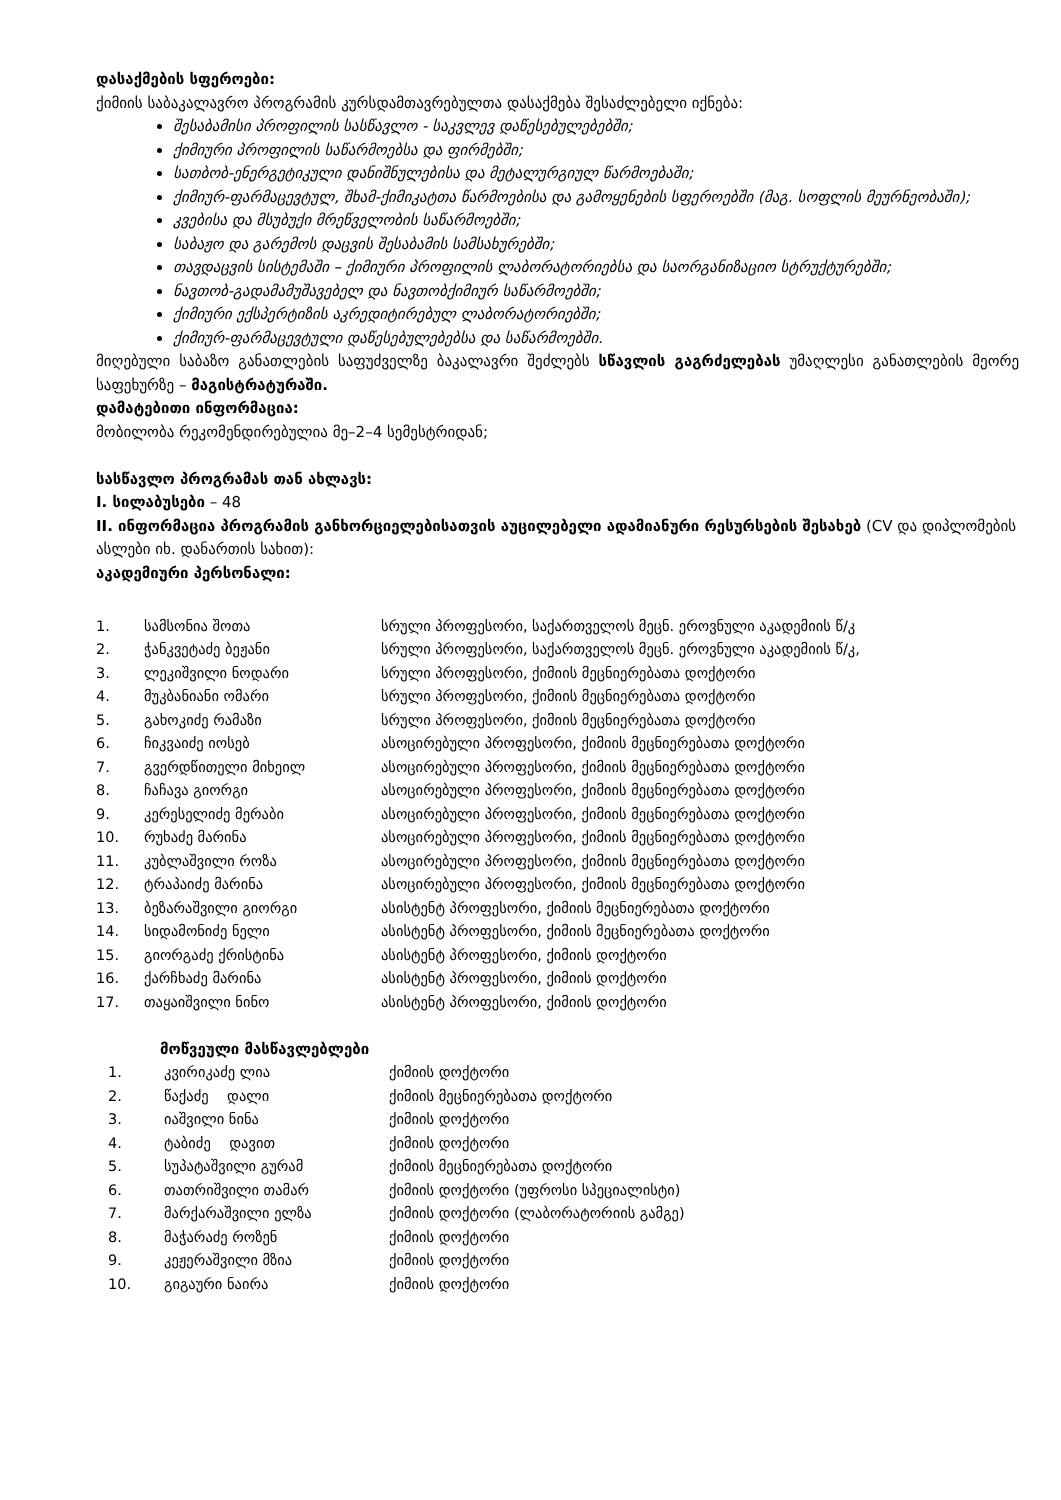დასაქმების სფეროები:
ქიმიის საბაკალავრო პროგრამის კურსდამთავრებულთა დასაქმება შესაძლებელი იქნება:
შესაბამისი პროფილის სასწავლო - საკვლევ დაწესებულებებში;
ქიმიური პროფილის საწარმოებსა და ფირმებში;
სათბობ-ენერგეტიკული დანიშნულებისა და მეტალურგიულ წარმოებაში;
ქიმიურ-ფარმაცევტულ, შხამ-ქიმიკატთა წარმოებისა და გამოყენების სფეროებში (მაგ. სოფლის მეურნეობაში);
კვებისა და მსუბუქი მრეწველობის საწარმოებში;
საბაჟო და გარემოს დაცვის შესაბამის სამსახურებში;
თავდაცვის სისტემაში – ქიმიური პროფილის ლაბორატორიებსა და საორგანიზაციო სტრუქტურებში;
ნავთობ-გადამამუშავებელ და ნავთობქიმიურ საწარმოებში;
ქიმიური ექსპერტიზის აკრედიტირებულ ლაბორატორიებში;
ქიმიურ-ფარმაცევტული დაწესებულებებსა და საწარმოებში.
მიღებული საბაზო განათლების საფუძველზე ბაკალავრი შეძლებს სწავლის გაგრძელებას უმაღლესი განათლების მეორე საფეხურზე – მაგისტრატურაში.
დამატებითი ინფორმაცია:
მობილობა რეკომენდირებულია მე–2–4 სემესტრიდან;
სასწავლო პროგრამას თან ახლავს:
I. სილაბუსები – 48
II. ინფორმაცია პროგრამის განხორციელებისათვის აუცილებელი ადამიანური რესურსების შესახებ (CV და დიპლომების ასლები იხ. დანართის სახით):
აკადემიური პერსონალი:
| 1. | სამსონია შოთა | სრული პროფესორი, საქართველოს მეცნ. ეროვნული აკადემიის წ/კ |
| 2. | ჭანკვეტაძე ბეჟანი | სრული პროფესორი, საქართველოს მეცნ. ეროვნული აკადემიის წ/კ, |
| 3. | ლეკიშვილი ნოდარი | სრული პროფესორი, ქიმიის მეცნიერებათა დოქტორი |
| 4. | მუკბანიანი ომარი | სრული პროფესორი, ქიმიის მეცნიერებათა დოქტორი |
| 5. | გახოკიძე რამაზი | სრული პროფესორი, ქიმიის მეცნიერებათა დოქტორი |
| 6. | ჩიკვაიძე იოსებ | ასოცირებული პროფესორი, ქიმიის მეცნიერებათა დოქტორი |
| 7. | გვერდწითელი მიხეილ | ასოცირებული პროფესორი, ქიმიის მეცნიერებათა დოქტორი |
| 8. | ჩაჩავა გიორგი | ასოცირებული პროფესორი, ქიმიის მეცნიერებათა დოქტორი |
| 9. | კერესელიძე მერაბი | ასოცირებული პროფესორი, ქიმიის მეცნიერებათა დოქტორი |
| 10. | რუხაძე მარინა | ასოცირებული პროფესორი, ქიმიის მეცნიერებათა დოქტორი |
| 11. | კუბლაშვილი როზა | ასოცირებული პროფესორი, ქიმიის მეცნიერებათა დოქტორი |
| 12. | ტრაპაიძე მარინა | ასოცირებული პროფესორი, ქიმიის მეცნიერებათა დოქტორი |
| 13. | ბეზარაშვილი გიორგი | ასისტენტ პროფესორი, ქიმიის მეცნიერებათა დოქტორი |
| 14. | სიდამონიძე ნელი | ასისტენტ პროფესორი, ქიმიის მეცნიერებათა დოქტორი |
| 15. | გიორგაძე ქრისტინა | ასისტენტ პროფესორი, ქიმიის დოქტორი |
| 16. | ქარჩხაძე მარინა | ასისტენტ პროფესორი, ქიმიის დოქტორი |
| 17. | თაყაიშვილი ნინო | ასისტენტ პროფესორი, ქიმიის დოქტორი |
მოწვეული მასწავლებლები
| 1. | კვირიკაძე ლია | ქიმიის დოქტორი |
| 2. | წაქაძე დალი | ქიმიის მეცნიერებათა დოქტორი |
| 3. | იაშვილი ნინა | ქიმიის დოქტორი |
| 4. | ტაბიძე დავით | ქიმიის დოქტორი |
| 5. | სუპატაშვილი გურამ | ქიმიის მეცნიერებათა დოქტორი |
| 6. | თათრიშვილი თამარ | ქიმიის დოქტორი (უფროსი სპეციალისტი) |
| 7. | მარქარაშვილი ელზა | ქიმიის დოქტორი (ლაბორატორიის გამგე) |
| 8. | მაჭარაძე როზენ | ქიმიის დოქტორი |
| 9. | კეჟერაშვილი მზია | ქიმიის დოქტორი |
| 10. | გიგაური ნაირა | ქიმიის დოქტორი |